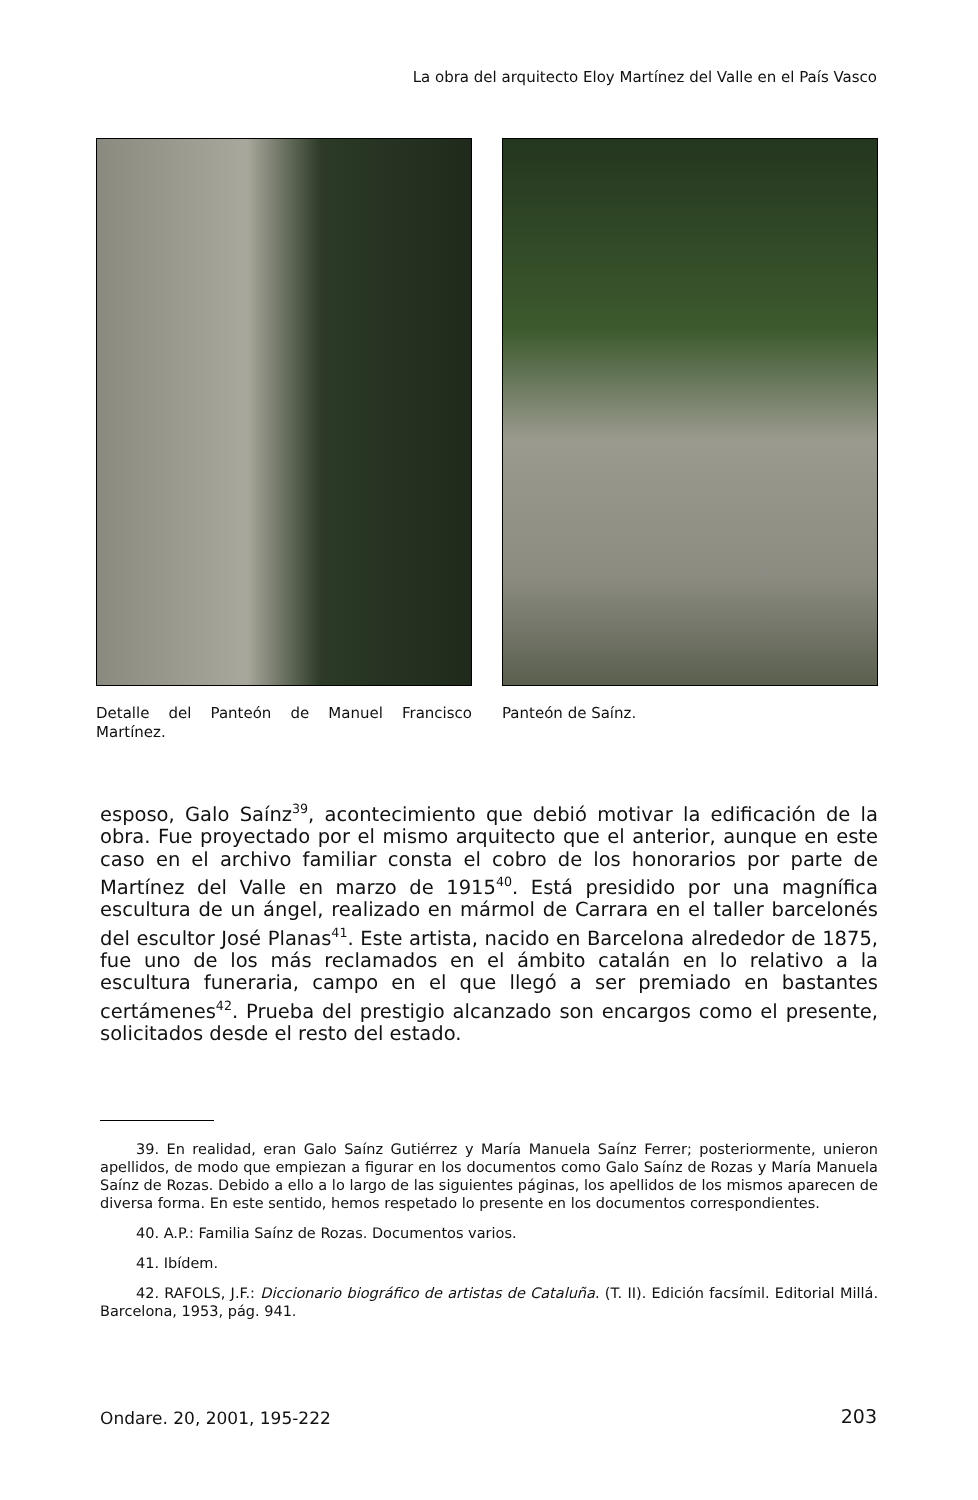La obra del arquitecto Eloy Martínez del Valle en el País Vasco
Detalle del Panteón de Manuel Francisco Martínez.
Panteón de Saínz.
esposo, Galo Saínz<sup>39</sup>, acontecimiento que debió motivar la edificación de la obra. Fue proyectado por el mismo arquitecto que el anterior, aunque en este caso en el archivo familiar consta el cobro de los honorarios por parte de Martínez del Valle en marzo de 1915<sup>40</sup>. Está presidido por una magnífica escultura de un ángel, realizado en mármol de Carrara en el taller barcelonés del escultor José Planas<sup>41</sup>. Este artista, nacido en Barcelona alrededor de 1875, fue uno de los más reclamados en el ámbito catalán en lo relativo a la escultura funeraria, campo en el que llegó a ser premiado en bastantes certámenes<sup>42</sup>. Prueba del prestigio alcanzado son encargos como el presente, solicitados desde el resto del estado.
39. En realidad, eran Galo Saínz Gutiérrez y María Manuela Saínz Ferrer; posteriormente, unieron apellidos, de modo que empiezan a figurar en los documentos como Galo Saínz de Rozas y María Manuela Saínz de Rozas. Debido a ello a lo largo de las siguientes páginas, los apellidos de los mismos aparecen de diversa forma. En este sentido, hemos respetado lo presente en los documentos correspondientes.
40. A.P.: Familia Saínz de Rozas. Documentos varios.
41. Ibídem.
42. RAFOLS, J.F.: Diccionario biográfico de artistas de Cataluña. (T. II). Edición facsímil. Editorial Millá. Barcelona, 1953, pág. 941.
Ondare. 20, 2001, 195-222 203